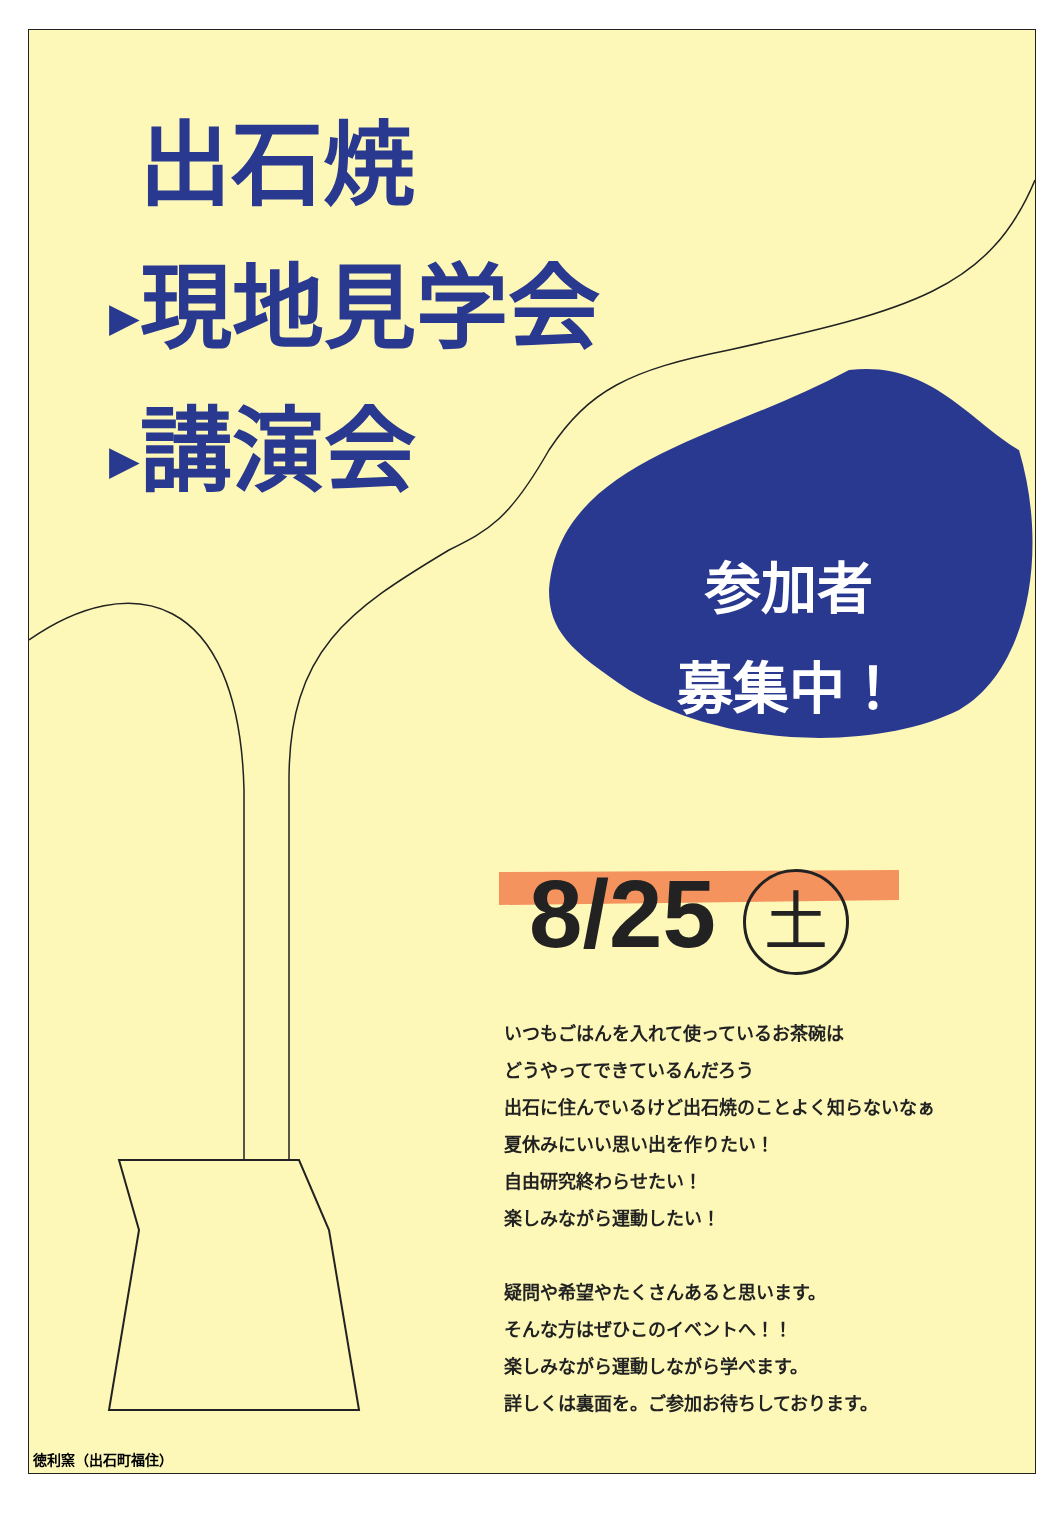出石焼
▶現地見学会
▶講演会
参加者
募集中！
8/25 土
いつもごはんを入れて使っているお茶碗は
どうやってできているんだろう
出石に住んでいるけど出石焼のことよく知らないなぁ
夏休みにいい思い出を作りたい！
自由研究終わらせたい！
楽しみながら運動したい！
疑問や希望やたくさんあると思います。
そんな方はぜひこのイベントへ！！
楽しみながら運動しながら学べます。
詳しくは裏面を。ご参加お待ちしております。
徳利窯（出石町福住）